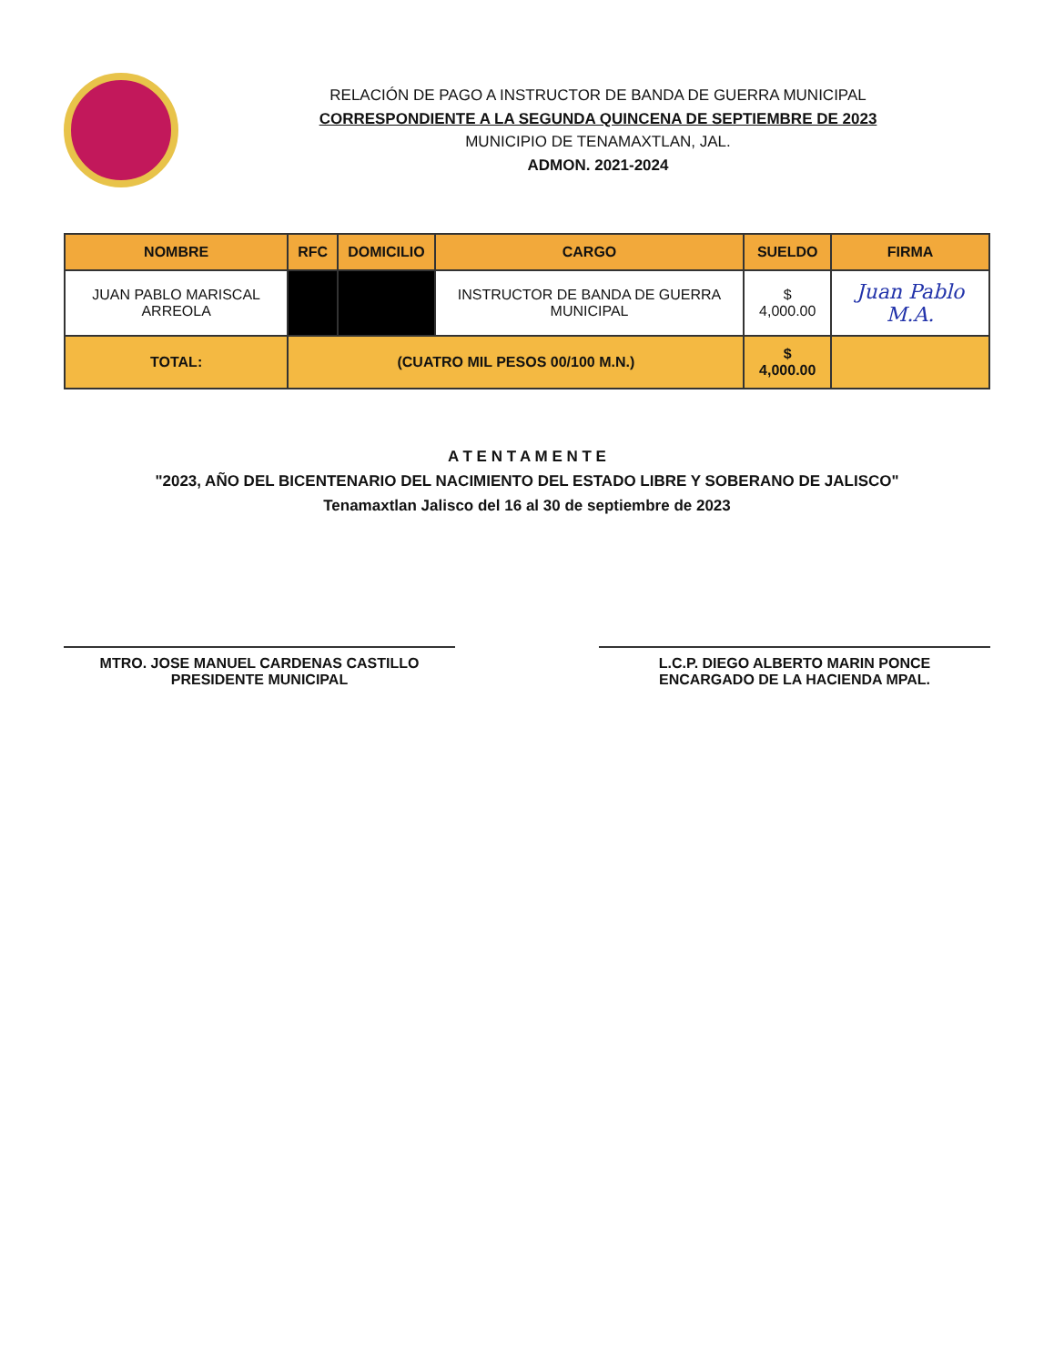RELACIÓN DE PAGO A INSTRUCTOR DE BANDA DE GUERRA MUNICIPAL
CORRESPONDIENTE A LA SEGUNDA QUINCENA DE SEPTIEMBRE DE 2023
MUNICIPIO DE TENAMAXTLAN, JAL.
ADMON. 2021-2024
| NOMBRE | RFC | DOMICILIO | CARGO | SUELDO | FIRMA |
| --- | --- | --- | --- | --- | --- |
| JUAN PABLO MARISCAL ARREOLA | | | INSTRUCTOR DE BANDA DE GUERRA MUNICIPAL | $ 4,000.00 | Juan Pablo M.A. |
| TOTAL: | (CUATRO MIL PESOS 00/100 M.N.) | | | $ 4,000.00 | |
A T E N T A M E N T E
"2023, AÑO DEL BICENTENARIO DEL NACIMIENTO DEL ESTADO LIBRE Y SOBERANO DE JALISCO"
Tenamaxtlan Jalisco del 16 al 30 de septiembre de 2023
MTRO. JOSE MANUEL CARDENAS CASTILLO
PRESIDENTE MUNICIPAL
L.C.P. DIEGO ALBERTO MARIN PONCE
ENCARGADO DE LA HACIENDA MPAL.